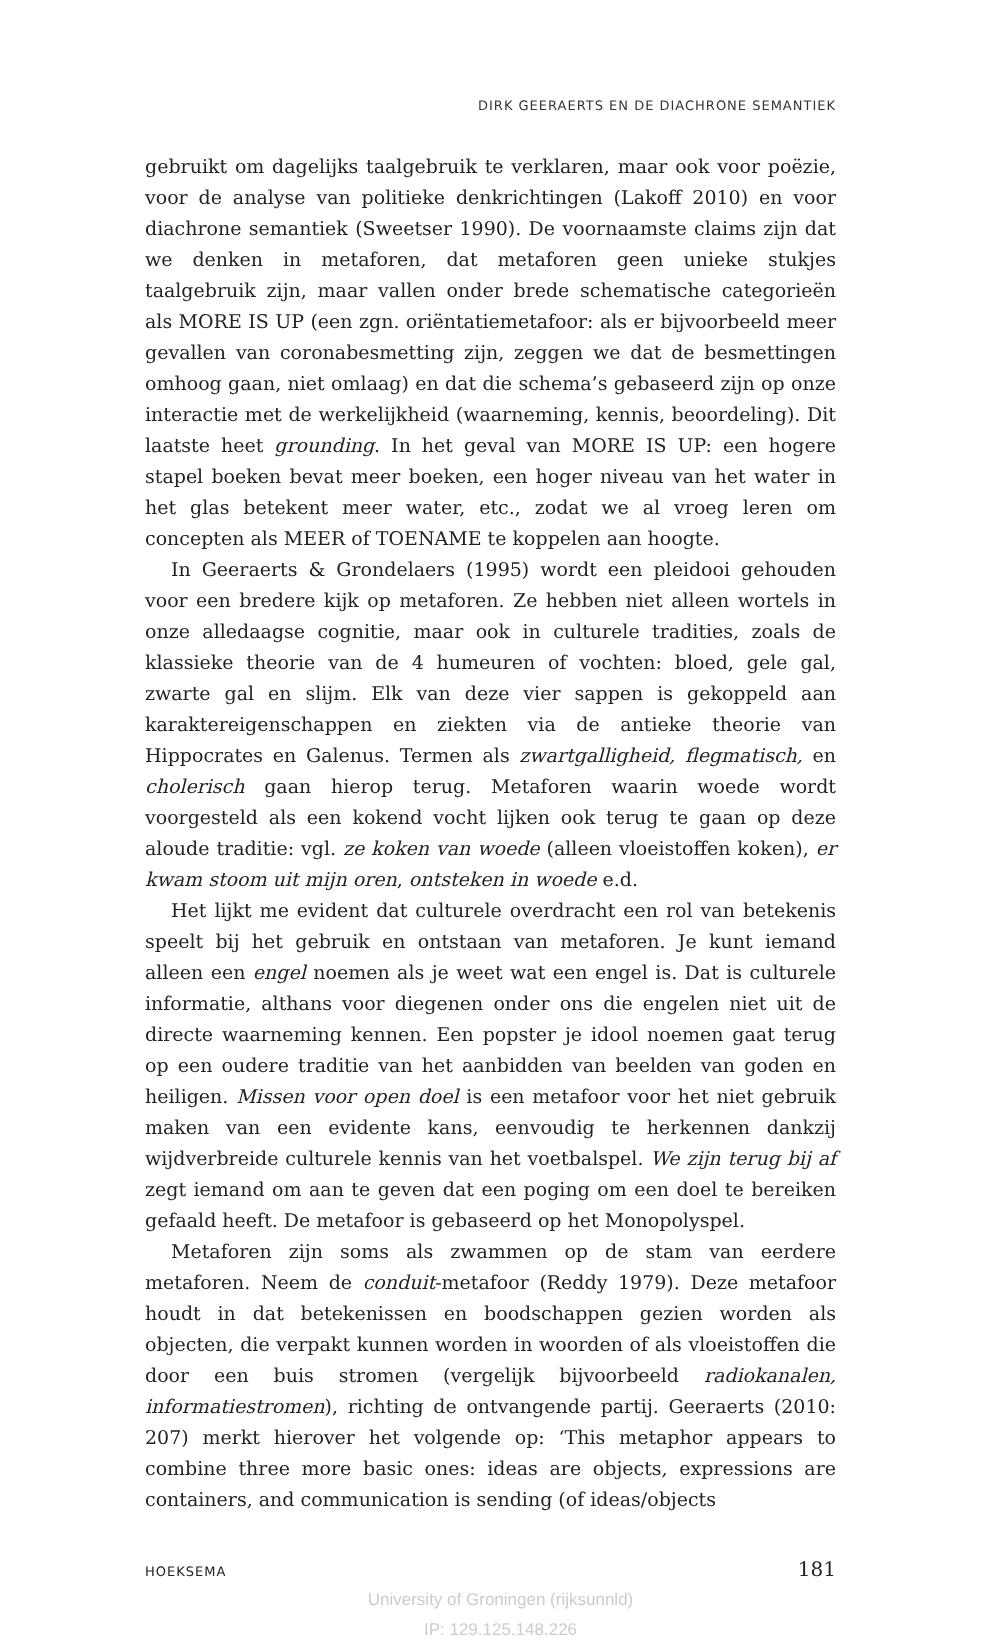DIRK GEERAERTS EN DE DIACHRONE SEMANTIEK
gebruikt om dagelijks taalgebruik te verklaren, maar ook voor poëzie, voor de analyse van politieke denkrichtingen (Lakoff 2010) en voor diachrone semantiek (Sweetser 1990). De voornaamste claims zijn dat we denken in metaforen, dat metaforen geen unieke stukjes taalgebruik zijn, maar vallen onder brede schematische categorieën als MORE IS UP (een zgn. oriëntatiemetafoor: als er bijvoorbeeld meer gevallen van coronabesmetting zijn, zeggen we dat de besmettingen omhoog gaan, niet omlaag) en dat die schema’s gebaseerd zijn op onze interactie met de werkelijkheid (waarneming, kennis, beoordeling). Dit laatste heet grounding. In het geval van MORE IS UP: een hogere stapel boeken bevat meer boeken, een hoger niveau van het water in het glas betekent meer water, etc., zodat we al vroeg leren om concepten als MEER of TOENAME te koppelen aan hoogte.
In Geeraerts & Grondelaers (1995) wordt een pleidooi gehouden voor een bredere kijk op metaforen. Ze hebben niet alleen wortels in onze alledaagse cognitie, maar ook in culturele tradities, zoals de klassieke theorie van de 4 humeuren of vochten: bloed, gele gal, zwarte gal en slijm. Elk van deze vier sappen is gekoppeld aan karaktereigenschappen en ziekten via de antieke theorie van Hippocrates en Galenus. Termen als zwartgalligheid, flegmatisch, en cholerisch gaan hierop terug. Metaforen waarin woede wordt voorgesteld als een kokend vocht lijken ook terug te gaan op deze aloude traditie: vgl. ze koken van woede (alleen vloeistoffen koken), er kwam stoom uit mijn oren, ontsteken in woede e.d.
Het lijkt me evident dat culturele overdracht een rol van betekenis speelt bij het gebruik en ontstaan van metaforen. Je kunt iemand alleen een engel noemen als je weet wat een engel is. Dat is culturele informatie, althans voor diegenen onder ons die engelen niet uit de directe waarneming kennen. Een popster je idool noemen gaat terug op een oudere traditie van het aanbidden van beelden van goden en heiligen. Missen voor open doel is een metafoor voor het niet gebruik maken van een evidente kans, eenvoudig te herkennen dankzij wijdverbreide culturele kennis van het voetbalspel. We zijn terug bij af zegt iemand om aan te geven dat een poging om een doel te bereiken gefaald heeft. De metafoor is gebaseerd op het Monopolyspel.
Metaforen zijn soms als zwammen op de stam van eerdere metaforen. Neem de conduit-metafoor (Reddy 1979). Deze metafoor houdt in dat betekenissen en boodschappen gezien worden als objecten, die verpakt kunnen worden in woorden of als vloeistoffen die door een buis stromen (vergelijk bijvoorbeeld radiokanalen, informatiestromen), richting de ontvangende partij. Geeraerts (2010: 207) merkt hierover het volgende op: ‘This metaphor appears to combine three more basic ones: ideas are objects, expressions are containers, and communication is sending (of ideas/objects
HOEKSEMA 181
University of Groningen (rijksunnld)
IP: 129.125.148.226